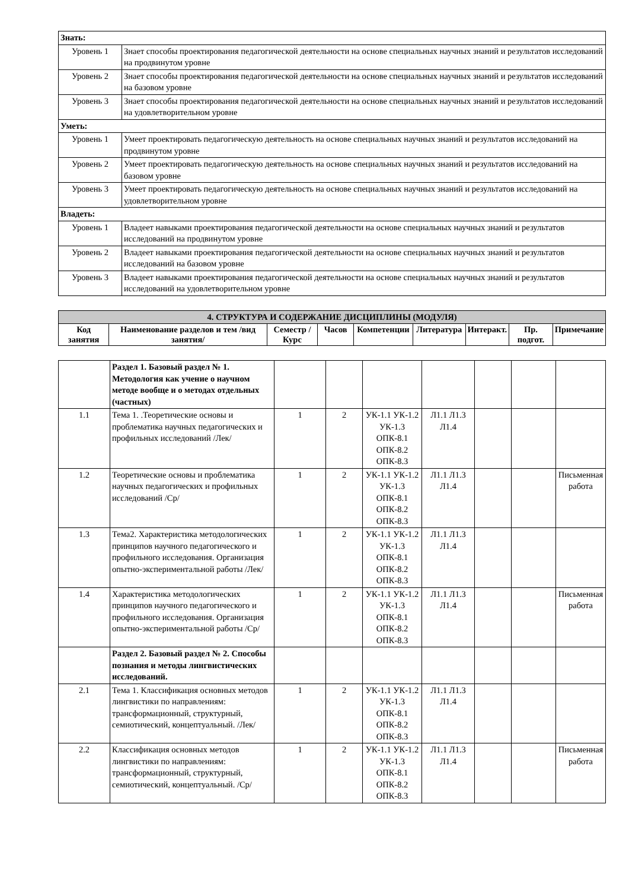| Знать: | |
| Уровень 1 | Знает способы проектирования педагогической деятельности на основе специальных научных знаний и результатов исследований на продвинутом уровне |
| Уровень 2 | Знает способы проектирования педагогической деятельности на основе специальных научных знаний и результатов исследований на базовом уровне |
| Уровень 3 | Знает способы проектирования педагогической деятельности на основе специальных научных знаний и результатов исследований на удовлетворительном уровне |
| Уметь: | |
| Уровень 1 | Умеет проектировать педагогическую деятельность на основе специальных научных знаний и результатов исследований на продвинутом уровне |
| Уровень 2 | Умеет проектировать педагогическую деятельность на основе специальных научных знаний и результатов исследований на базовом уровне |
| Уровень 3 | Умеет проектировать педагогическую деятельность на основе специальных научных знаний и результатов исследований на удовлетворительном уровне |
| Владеть: | |
| Уровень 1 | Владеет навыками проектирования педагогической деятельности на основе специальных научных знаний и результатов исследований на продвинутом уровне |
| Уровень 2 | Владеет навыками проектирования педагогической деятельности на основе специальных научных знаний и результатов исследований на базовом уровне |
| Уровень 3 | Владеет навыками проектирования педагогической деятельности на основе специальных научных знаний и результатов исследований на удовлетворительном уровне |
| 4. СТРУКТУРА И СОДЕРЖАНИЕ ДИСЦИПЛИНЫ (МОДУЛЯ) | | | | | | | | |
| Код занятия | Наименование разделов и тем /вид занятия/ | Семестр / Курс | Часов | Компетенции | Литература | Интеракт. | Пр. подгот. | Примечание |
| | Раздел 1. Базовый раздел № 1. Методология как учение о научном методе вообще и о методах отдельных (частных) | | | | | | | |
| 1.1 | Тема 1. .Теоретические основы и проблематика научных педагогических и профильных исследований /Лек/ | 1 | 2 | УК-1.1 УК-1.2 УК-1.3 ОПК-8.1 ОПК-8.2 ОПК-8.3 | Л1.1 Л1.3 Л1.4 | | | |
| 1.2 | Теоретические основы и проблематика научных педагогических и профильных исследований /Ср/ | 1 | 2 | УК-1.1 УК-1.2 УК-1.3 ОПК-8.1 ОПК-8.2 ОПК-8.3 | Л1.1 Л1.3 Л1.4 | | | Письменная работа |
| 1.3 | Тема2. Характеристика методологических принципов научного педагогического и профильного исследования. Организация опытно-экспериментальной работы /Лек/ | 1 | 2 | УК-1.1 УК-1.2 УК-1.3 ОПК-8.1 ОПК-8.2 ОПК-8.3 | Л1.1 Л1.3 Л1.4 | | | |
| 1.4 | Характеристика методологических принципов научного педагогического и профильного исследования. Организация опытно-экспериментальной работы /Ср/ | 1 | 2 | УК-1.1 УК-1.2 УК-1.3 ОПК-8.1 ОПК-8.2 ОПК-8.3 | Л1.1 Л1.3 Л1.4 | | | Письменная работа |
| | Раздел 2. Базовый раздел № 2. Способы познания и методы лингвистических исследований. | | | | | | | |
| 2.1 | Тема 1. Классификация основных методов лингвистики по направлениям: трансформационный, структурный, семиотический, концептуальный. /Лек/ | 1 | 2 | УК-1.1 УК-1.2 УК-1.3 ОПК-8.1 ОПК-8.2 ОПК-8.3 | Л1.1 Л1.3 Л1.4 | | | |
| 2.2 | Классификация основных методов лингвистики по направлениям: трансформационный, структурный, семиотический, концептуальный. /Ср/ | 1 | 2 | УК-1.1 УК-1.2 УК-1.3 ОПК-8.1 ОПК-8.2 ОПК-8.3 | Л1.1 Л1.3 Л1.4 | | | Письменная работа |